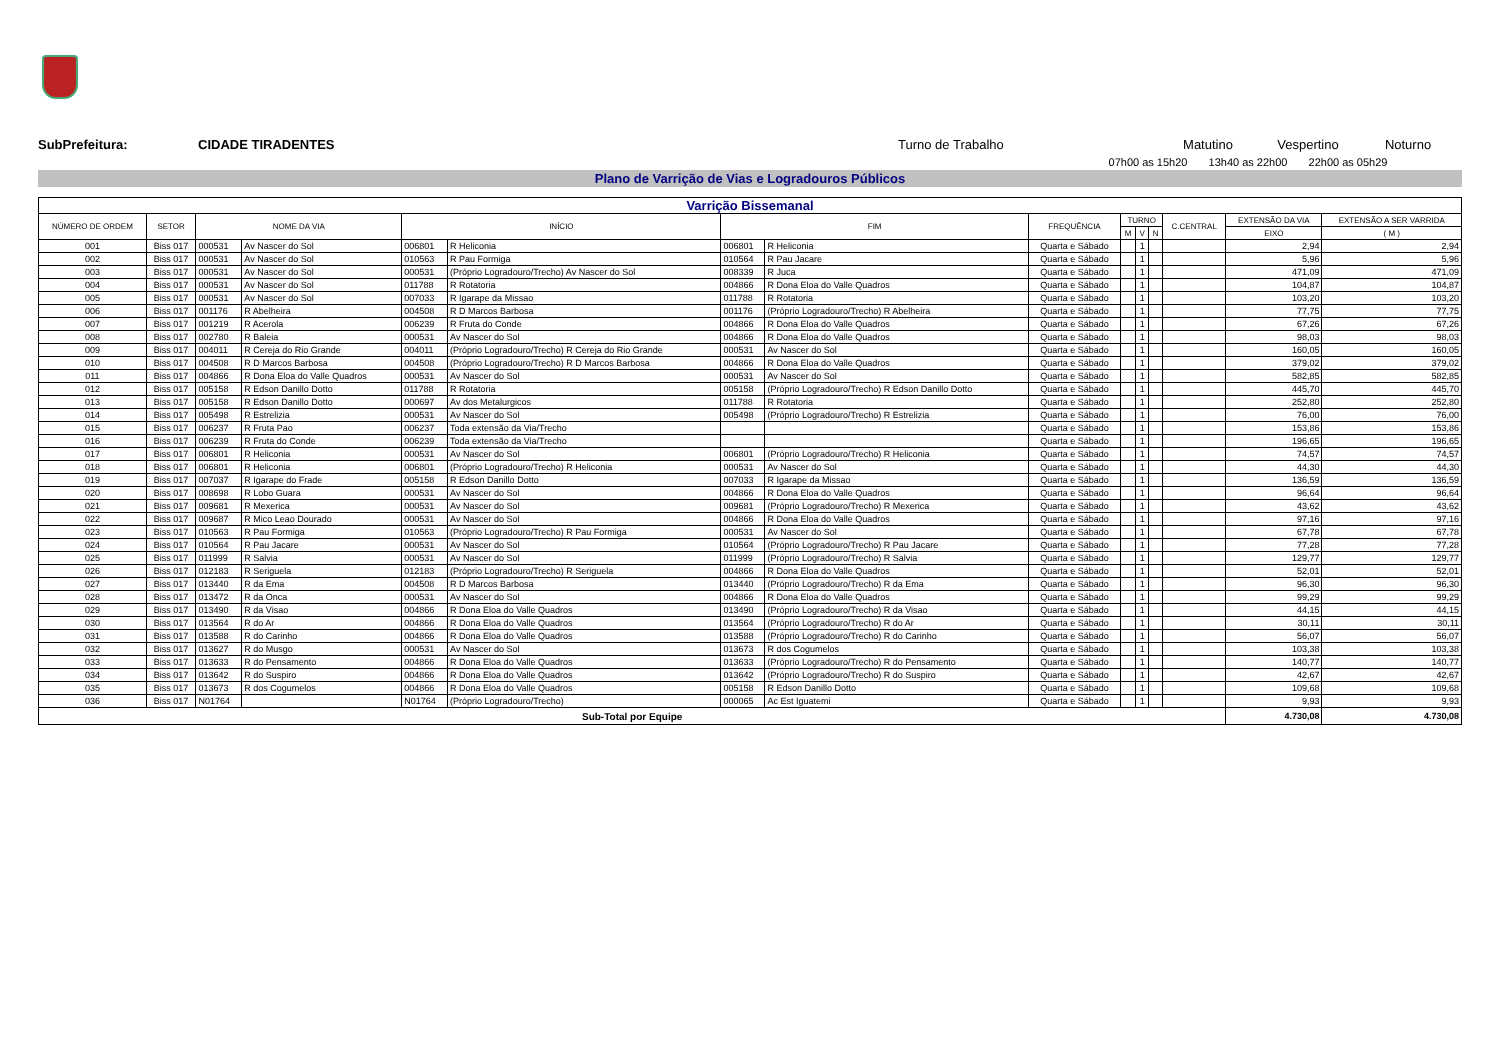SubPrefeitura: CIDADE TIRADENTES Turno de Trabalho Matutino Vespertino Noturno
07h00 as 15h20 13h40 as 22h00 22h00 as 05h29
Plano de Varrição de Vias e Logradouros Públicos
| Varrição Bissemanal | | | | | | | | | | | | | | |
| NÚMERO DE ORDEM | SETOR | NOME DA VIA | | INÍCIO | | FIM | | FREQUÊNCIA | TURNO | | | C.CENTRAL | EXTENSÃO DA VIA | EXTENSÃO A SER VARRIDA |
| | | | | | | | | | M | V | N | | EIXO | ( M ) |
| 001 | Biss 017 | 000531 | Av Nascer do Sol | 006801 | R Heliconia | 006801 | R Heliconia | Quarta e Sábado | | 1 | | | 2,94 | 2,94 |
| 002 | Biss 017 | 000531 | Av Nascer do Sol | 010563 | R Pau Formiga | 010564 | R Pau Jacare | Quarta e Sábado | | 1 | | | 5,96 | 5,96 |
| 003 | Biss 017 | 000531 | Av Nascer do Sol | 000531 | (Próprio Logradouro/Trecho) Av Nascer do Sol | 008339 | R Juca | Quarta e Sábado | | 1 | | | 471,09 | 471,09 |
| 004 | Biss 017 | 000531 | Av Nascer do Sol | 011788 | R Rotatoria | 004866 | R Dona Eloa do Valle Quadros | Quarta e Sábado | | 1 | | | 104,87 | 104,87 |
| 005 | Biss 017 | 000531 | Av Nascer do Sol | 007033 | R Igarape da Missao | 011788 | R Rotatoria | Quarta e Sábado | | 1 | | | 103,20 | 103,20 |
| 006 | Biss 017 | 001176 | R Abelheira | 004508 | R D Marcos Barbosa | 001176 | (Próprio Logradouro/Trecho) R Abelheira | Quarta e Sábado | | 1 | | | 77,75 | 77,75 |
| 007 | Biss 017 | 001219 | R Acerola | 006239 | R Fruta do Conde | 004866 | R Dona Eloa do Valle Quadros | Quarta e Sábado | | 1 | | | 67,26 | 67,26 |
| 008 | Biss 017 | 002780 | R Baleia | 000531 | Av Nascer do Sol | 004866 | R Dona Eloa do Valle Quadros | Quarta e Sábado | | 1 | | | 98,03 | 98,03 |
| 009 | Biss 017 | 004011 | R Cereja do Rio Grande | 004011 | (Próprio Logradouro/Trecho) R Cereja do Rio Grande | 000531 | Av Nascer do Sol | Quarta e Sábado | | 1 | | | 160,05 | 160,05 |
| 010 | Biss 017 | 004508 | R D Marcos Barbosa | 004508 | (Próprio Logradouro/Trecho) R D Marcos Barbosa | 004866 | R Dona Eloa do Valle Quadros | Quarta e Sábado | | 1 | | | 379,02 | 379,02 |
| 011 | Biss 017 | 004866 | R Dona Eloa do Valle Quadros | 000531 | Av Nascer do Sol | 000531 | Av Nascer do Sol | Quarta e Sábado | | 1 | | | 582,85 | 582,85 |
| 012 | Biss 017 | 005158 | R Edson Danillo Dotto | 011788 | R Rotatoria | 005158 | (Próprio Logradouro/Trecho) R Edson Danillo Dotto | Quarta e Sábado | | 1 | | | 445,70 | 445,70 |
| 013 | Biss 017 | 005158 | R Edson Danillo Dotto | 000697 | Av dos Metalurgicos | 011788 | R Rotatoria | Quarta e Sábado | | 1 | | | 252,80 | 252,80 |
| 014 | Biss 017 | 005498 | R Estrelizia | 000531 | Av Nascer do Sol | 005498 | (Próprio Logradouro/Trecho) R Estrelizia | Quarta e Sábado | | 1 | | | 76,00 | 76,00 |
| 015 | Biss 017 | 006237 | R Fruta Pao | 006237 | Toda extensão da Via/Trecho | | | Quarta e Sábado | | 1 | | | 153,86 | 153,86 |
| 016 | Biss 017 | 006239 | R Fruta do Conde | 006239 | Toda extensão da Via/Trecho | | | Quarta e Sábado | | 1 | | | 196,65 | 196,65 |
| 017 | Biss 017 | 006801 | R Heliconia | 000531 | Av Nascer do Sol | 006801 | (Próprio Logradouro/Trecho) R Heliconia | Quarta e Sábado | | 1 | | | 74,57 | 74,57 |
| 018 | Biss 017 | 006801 | R Heliconia | 006801 | (Próprio Logradouro/Trecho) R Heliconia | 000531 | Av Nascer do Sol | Quarta e Sábado | | 1 | | | 44,30 | 44,30 |
| 019 | Biss 017 | 007037 | R Igarape do Frade | 005158 | R Edson Danillo Dotto | 007033 | R Igarape da Missao | Quarta e Sábado | | 1 | | | 136,59 | 136,59 |
| 020 | Biss 017 | 008698 | R Lobo Guara | 000531 | Av Nascer do Sol | 004866 | R Dona Eloa do Valle Quadros | Quarta e Sábado | | 1 | | | 96,64 | 96,64 |
| 021 | Biss 017 | 009681 | R Mexerica | 000531 | Av Nascer do Sol | 009681 | (Próprio Logradouro/Trecho) R Mexerica | Quarta e Sábado | | 1 | | | 43,62 | 43,62 |
| 022 | Biss 017 | 009687 | R Mico Leao Dourado | 000531 | Av Nascer do Sol | 004866 | R Dona Eloa do Valle Quadros | Quarta e Sábado | | 1 | | | 97,16 | 97,16 |
| 023 | Biss 017 | 010563 | R Pau Formiga | 010563 | (Próprio Logradouro/Trecho) R Pau Formiga | 000531 | Av Nascer do Sol | Quarta e Sábado | | 1 | | | 67,78 | 67,78 |
| 024 | Biss 017 | 010564 | R Pau Jacare | 000531 | Av Nascer do Sol | 010564 | (Próprio Logradouro/Trecho) R Pau Jacare | Quarta e Sábado | | 1 | | | 77,28 | 77,28 |
| 025 | Biss 017 | 011999 | R Salvia | 000531 | Av Nascer do Sol | 011999 | (Próprio Logradouro/Trecho) R Salvia | Quarta e Sábado | | 1 | | | 129,77 | 129,77 |
| 026 | Biss 017 | 012183 | R Seriguela | 012183 | (Próprio Logradouro/Trecho) R Seriguela | 004866 | R Dona Eloa do Valle Quadros | Quarta e Sábado | | 1 | | | 52,01 | 52,01 |
| 027 | Biss 017 | 013440 | R da Ema | 004508 | R D Marcos Barbosa | 013440 | (Próprio Logradouro/Trecho) R da Ema | Quarta e Sábado | | 1 | | | 96,30 | 96,30 |
| 028 | Biss 017 | 013472 | R da Onca | 000531 | Av Nascer do Sol | 004866 | R Dona Eloa do Valle Quadros | Quarta e Sábado | | 1 | | | 99,29 | 99,29 |
| 029 | Biss 017 | 013490 | R da Visao | 004866 | R Dona Eloa do Valle Quadros | 013490 | (Próprio Logradouro/Trecho) R da Visao | Quarta e Sábado | | 1 | | | 44,15 | 44,15 |
| 030 | Biss 017 | 013564 | R do Ar | 004866 | R Dona Eloa do Valle Quadros | 013564 | (Próprio Logradouro/Trecho) R do Ar | Quarta e Sábado | | 1 | | | 30,11 | 30,11 |
| 031 | Biss 017 | 013588 | R do Carinho | 004866 | R Dona Eloa do Valle Quadros | 013588 | (Próprio Logradouro/Trecho) R do Carinho | Quarta e Sábado | | 1 | | | 56,07 | 56,07 |
| 032 | Biss 017 | 013627 | R do Musgo | 000531 | Av Nascer do Sol | 013673 | R dos Cogumelos | Quarta e Sábado | | 1 | | | 103,38 | 103,38 |
| 033 | Biss 017 | 013633 | R do Pensamento | 004866 | R Dona Eloa do Valle Quadros | 013633 | (Próprio Logradouro/Trecho) R do Pensamento | Quarta e Sábado | | 1 | | | 140,77 | 140,77 |
| 034 | Biss 017 | 013642 | R do Suspiro | 004866 | R Dona Eloa do Valle Quadros | 013642 | (Próprio Logradouro/Trecho) R do Suspiro | Quarta e Sábado | | 1 | | | 42,67 | 42,67 |
| 035 | Biss 017 | 013673 | R dos Cogumelos | 004866 | R Dona Eloa do Valle Quadros | 005158 | R Edson Danillo Dotto | Quarta e Sábado | | 1 | | | 109,68 | 109,68 |
| 036 | Biss 017 | N01764 | | N01764 | (Próprio Logradouro/Trecho) | 000065 | Ac Est Iguatemi | Quarta e Sábado | | 1 | | | 9,93 | 9,93 |
| Sub-Total por Equipe | | | | | | | | | | | | | 4.730,08 | 4.730,08 |